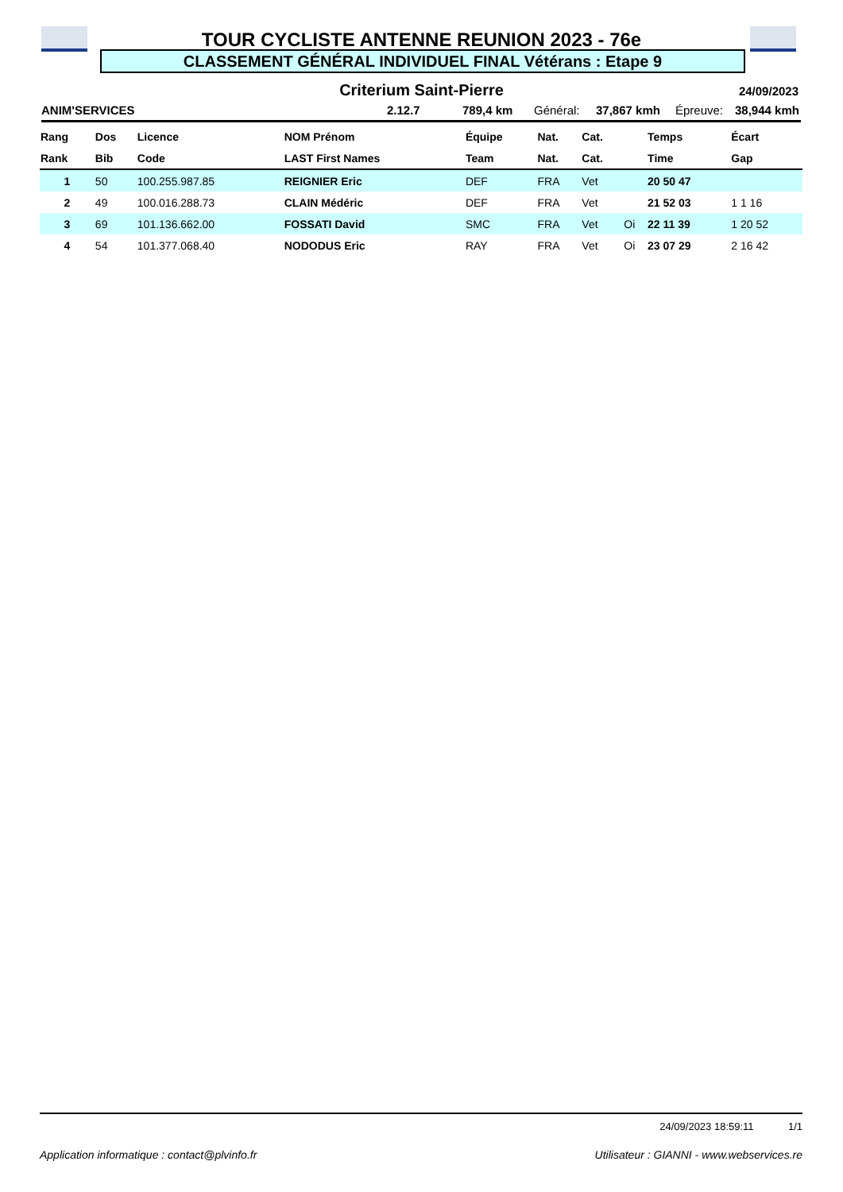TOUR CYCLISTE ANTENNE REUNION 2023 - 76e
CLASSEMENT GÉNÉRAL INDIVIDUEL FINAL Vétérans : Etape 9
Criterium Saint-Pierre 24/09/2023
ANIM'SERVICES 2.12.7 789,4 km Général: 37,867 kmh Épreuve: 38,944 kmh
| Rang | Dos | Licence | NOM Prénom | Équipe | Nat. | Cat. | | Temps | Écart |
| --- | --- | --- | --- | --- | --- | --- | --- | --- | --- |
| Rank | Bib | Code | LAST First Names | Team | Nat. | Cat. | | Time | Gap |
| 1 | 50 | 100.255.987.85 | REIGNIER Eric | DEF | FRA | Vet | | 20 50 47 | |
| 2 | 49 | 100.016.288.73 | CLAIN Médéric | DEF | FRA | Vet | | 21 52 03 | 1 1 16 |
| 3 | 69 | 101.136.662.00 | FOSSATI David | SMC | FRA | Vet | Oi | 22 11 39 | 1 20 52 |
| 4 | 54 | 101.377.068.40 | NODODUS Eric | RAY | FRA | Vet | Oi | 23 07 29 | 2 16 42 |
24/09/2023 18:59:11 1/1
Application informatique : contact@plvinfo.fr Utilisateur : GIANNI - www.webservices.re